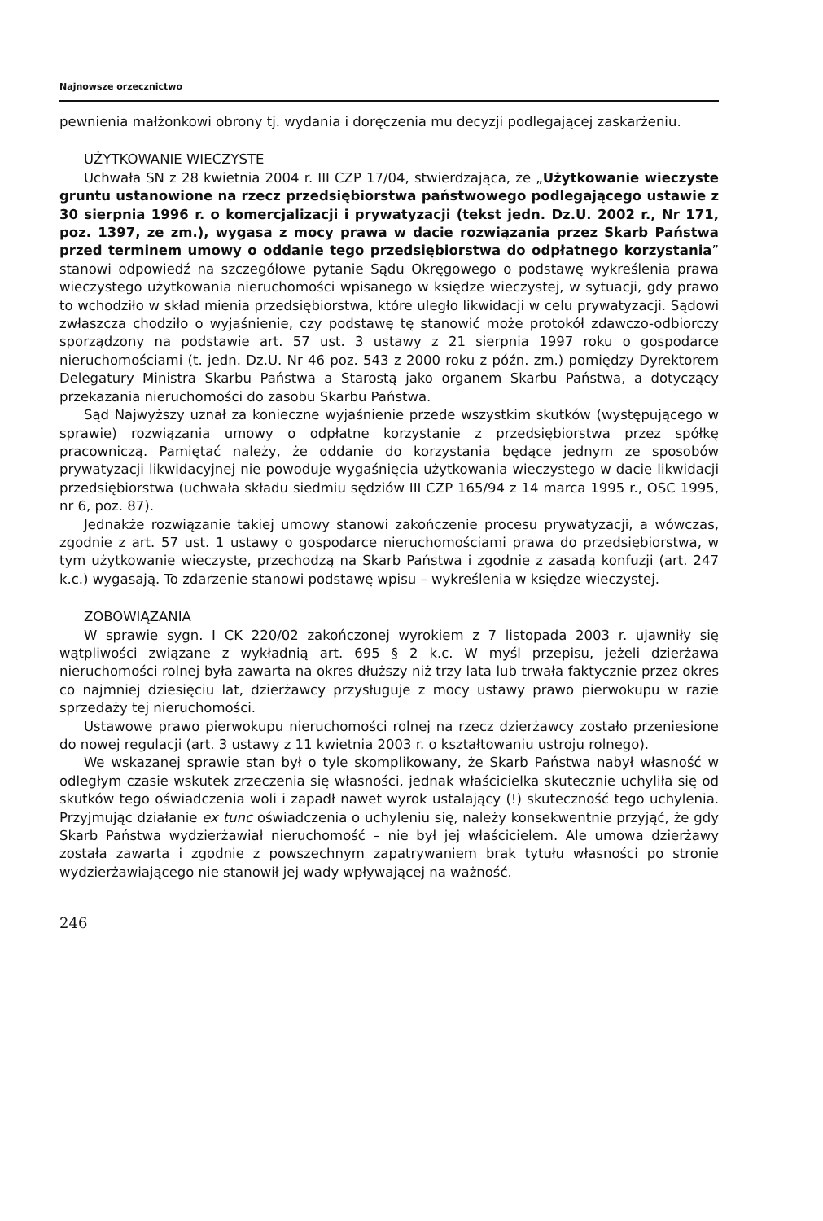Najnowsze orzecznictwo
pewnienia małżonkowi obrony tj. wydania i doręczenia mu decyzji podlegającej zaskarżeniu.
UŻYTKOWANIE WIECZYSTE
Uchwała SN z 28 kwietnia 2004 r. III CZP 17/04, stwierdzająca, że „Użytkowanie wieczyste gruntu ustanowione na rzecz przedsiębiorstwa państwowego podlegającego ustawie z 30 sierpnia 1996 r. o komercjalizacji i prywatyzacji (tekst jedn. Dz.U. 2002 r., Nr 171, poz. 1397, ze zm.), wygasa z mocy prawa w dacie rozwiązania przez Skarb Państwa przed terminem umowy o oddanie tego przedsiębiorstwa do odpłatnego korzystania” stanowi odpowiedź na szczegółowe pytanie Sądu Okręgowego o podstawę wykreślenia prawa wieczystego użytkowania nieruchomości wpisanego w księdze wieczystej, w sytuacji, gdy prawo to wchodziło w skład mienia przedsiębiorstwa, które uległo likwidacji w celu prywatyzacji. Sądowi zwłaszcza chodziło o wyjaśnienie, czy podstawę tę stanowić może protokół zdawczo-odbiorczy sporządzony na podstawie art. 57 ust. 3 ustawy z 21 sierpnia 1997 roku o gospodarce nieruchomościami (t. jedn. Dz.U. Nr 46 poz. 543 z 2000 roku z późn. zm.) pomiędzy Dyrektorem Delegatury Ministra Skarbu Państwa a Starostą jako organem Skarbu Państwa, a dotyczący przekazania nieruchomości do zasobu Skarbu Państwa.
Sąd Najwyższy uznał za konieczne wyjaśnienie przede wszystkim skutków (występującego w sprawie) rozwiązania umowy o odpłatne korzystanie z przedsiębiorstwa przez spółkę pracowniczą. Pamiętać należy, że oddanie do korzystania będące jednym ze sposobów prywatyzacji likwidacyjnej nie powoduje wygaśnięcia użytkowania wieczystego w dacie likwidacji przedsiębiorstwa (uchwała składu siedmiu sędziów III CZP 165/94 z 14 marca 1995 r., OSC 1995, nr 6, poz. 87).
Jednakże rozwiązanie takiej umowy stanowi zakończenie procesu prywatyzacji, a wówczas, zgodnie z art. 57 ust. 1 ustawy o gospodarce nieruchomościami prawa do przedsiębiorstwa, w tym użytkowanie wieczyste, przechodzą na Skarb Państwa i zgodnie z zasadą konfuzji (art. 247 k.c.) wygasają. To zdarzenie stanowi podstawę wpisu – wykreślenia w księdze wieczystej.
ZOBOWIĄZANIA
W sprawie sygn. I CK 220/02 zakończonej wyrokiem z 7 listopada 2003 r. ujawniły się wątpliwości związane z wykładnią art. 695 § 2 k.c. W myśl przepisu, jeżeli dzierżawa nieruchomości rolnej była zawarta na okres dłuższy niż trzy lata lub trwała faktycznie przez okres co najmniej dziesięciu lat, dzierżawcy przysługuje z mocy ustawy prawo pierwokupu w razie sprzedaży tej nieruchomości.
Ustawowe prawo pierwokupu nieruchomości rolnej na rzecz dzierżawcy zostało przeniesione do nowej regulacji (art. 3 ustawy z 11 kwietnia 2003 r. o kształtowaniu ustroju rolnego).
We wskazanej sprawie stan był o tyle skomplikowany, że Skarb Państwa nabył własność w odległym czasie wskutek zrzeczenia się własności, jednak właścicielka skutecznie uchyliła się od skutków tego oświadczenia woli i zapadł nawet wyrok ustalający (!) skuteczność tego uchylenia. Przyjmując działanie ex tunc oświadczenia o uchyleniu się, należy konsekwentnie przyjąć, że gdy Skarb Państwa wydzierżawiał nieruchomość – nie był jej właścicielem. Ale umowa dzierżawy została zawarta i zgodnie z powszechnym zapatrywaniem brak tytułu własności po stronie wydzierżawiającego nie stanowił jej wady wpływającej na ważność.
246